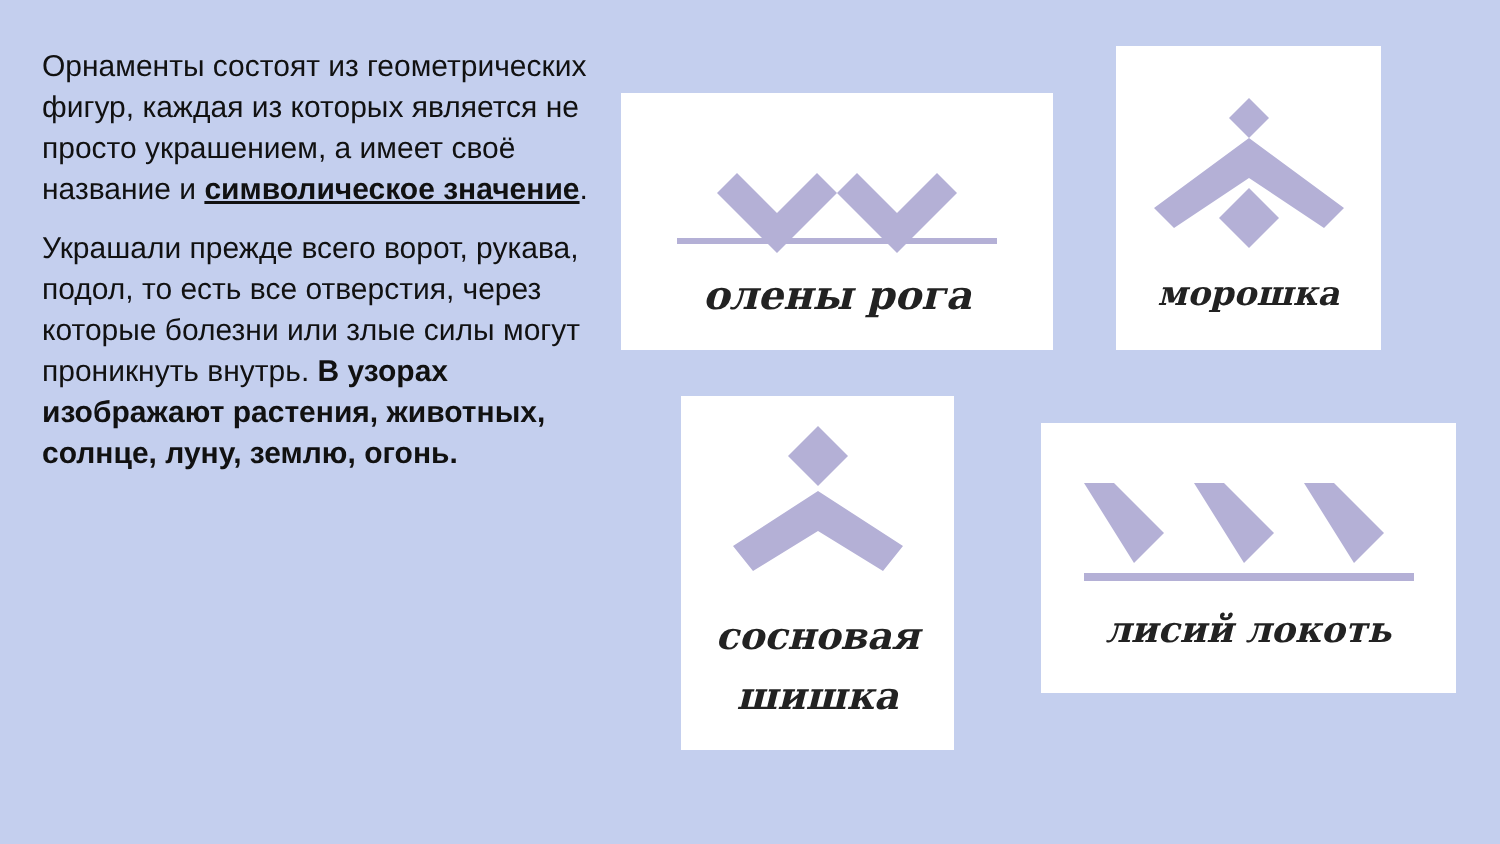Орнаменты состоят из геометрических фигур, каждая из которых является не просто украшением, а имеет своё название и символическое значение.
Украшали прежде всего ворот, рукава, подол, то есть все отверстия, через которые болезни или злые силы могут проникнуть внутрь. В узорах изображают растения, животных, солнце, луну, землю, огонь.
олены рога
морошка
сосновая
шишка
лисий локоть